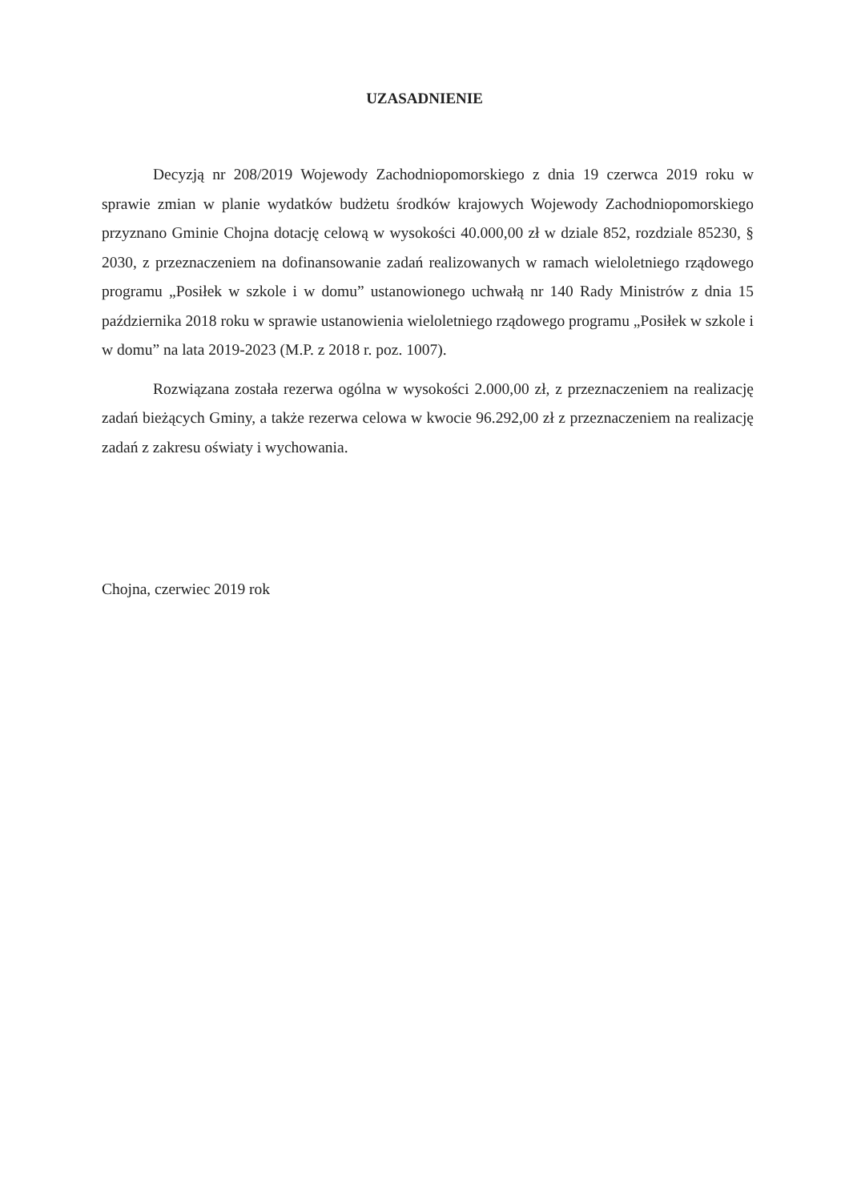UZASADNIENIE
Decyzją nr 208/2019 Wojewody Zachodniopomorskiego z dnia 19 czerwca 2019 roku w sprawie zmian w planie wydatków budżetu środków krajowych Wojewody Zachodniopomorskiego przyznano Gminie Chojna dotację celową w wysokości 40.000,00 zł w dziale 852, rozdziale 85230, § 2030, z przeznaczeniem na dofinansowanie zadań realizowanych w ramach wieloletniego rządowego programu „Posiłek w szkole i w domu” ustanowionego uchwałą nr 140 Rady Ministrów z dnia 15 października 2018 roku w sprawie ustanowienia wieloletniego rządowego programu „Posiłek w szkole i w domu” na lata 2019-2023 (M.P. z 2018 r. poz. 1007).
Rozwiązana została rezerwa ogólna w wysokości 2.000,00 zł, z przeznaczeniem na realizację zadań bieżących Gminy, a także rezerwa celowa w kwocie 96.292,00 zł z przeznaczeniem na realizację zadań z zakresu oświaty i wychowania.
Chojna, czerwiec 2019 rok